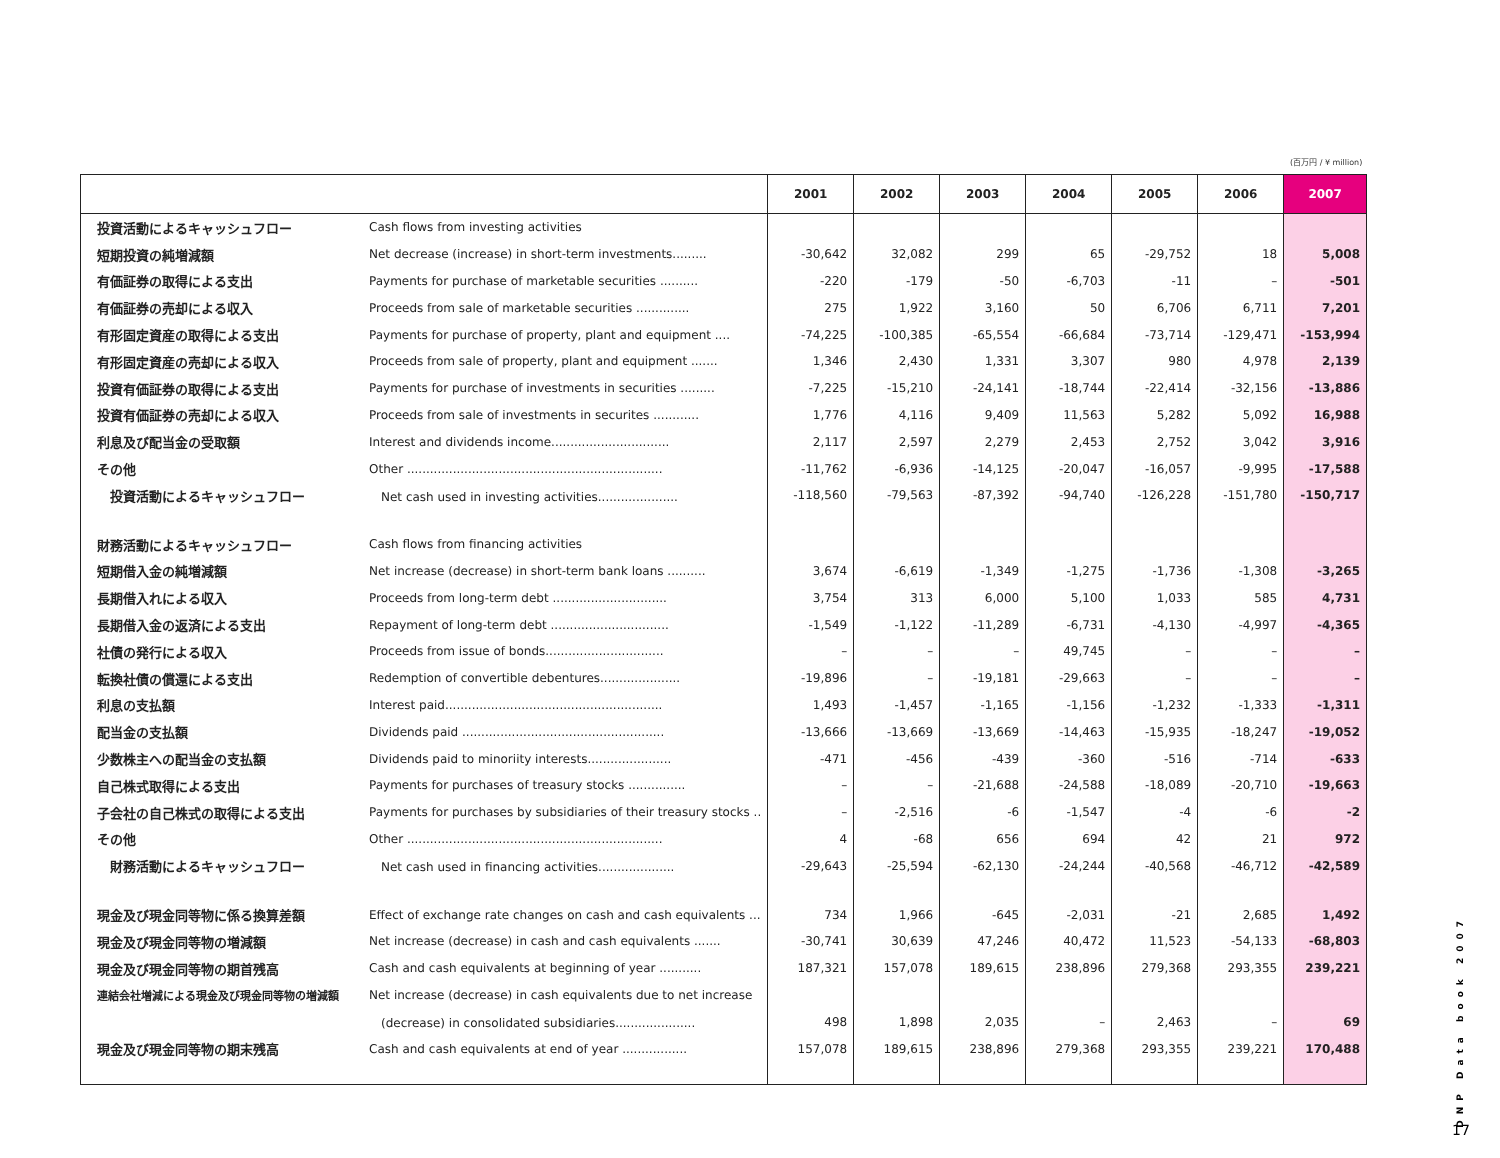(百万円 / ¥ million)
| | | 2001 | 2002 | 2003 | 2004 | 2005 | 2006 | 2007 |
| --- | --- | --- | --- | --- | --- | --- | --- | --- |
| 投資活動によるキャッシュフロー | Cash flows from investing activities | | | | | | | |
| 短期投資の純増減額 | Net decrease (increase) in short-term investments......... | -30,642 | 32,082 | 299 | 65 | -29,752 | 18 | 5,008 |
| 有価証券の取得による支出 | Payments for purchase of marketable securities .......... | -220 | -179 | -50 | -6,703 | -11 | – | -501 |
| 有価証券の売却による収入 | Proceeds from sale of marketable securities .............. | 275 | 1,922 | 3,160 | 50 | 6,706 | 6,711 | 7,201 |
| 有形固定資産の取得による支出 | Payments for purchase of property, plant and equipment .... | -74,225 | -100,385 | -65,554 | -66,684 | -73,714 | -129,471 | -153,994 |
| 有形固定資産の売却による収入 | Proceeds from sale of property, plant and equipment ....... | 1,346 | 2,430 | 1,331 | 3,307 | 980 | 4,978 | 2,139 |
| 投資有価証券の取得による支出 | Payments for purchase of investments in securities ......... | -7,225 | -15,210 | -24,141 | -18,744 | -22,414 | -32,156 | -13,886 |
| 投資有価証券の売却による収入 | Proceeds from sale of investments in securites ............ | 1,776 | 4,116 | 9,409 | 11,563 | 5,282 | 5,092 | 16,988 |
| 利息及び配当金の受取額 | Interest and dividends income............................... | 2,117 | 2,597 | 2,279 | 2,453 | 2,752 | 3,042 | 3,916 |
| その他 | Other ................................................................... | -11,762 | -6,936 | -14,125 | -20,047 | -16,057 | -9,995 | -17,588 |
| 投資活動によるキャッシュフロー | Net cash used in investing activities..................... | -118,560 | -79,563 | -87,392 | -94,740 | -126,228 | -151,780 | -150,717 |
| 財務活動によるキャッシュフロー | Cash flows from financing activities | | | | | | | |
| 短期借入金の純増減額 | Net increase (decrease) in short-term bank loans .......... | 3,674 | -6,619 | -1,349 | -1,275 | -1,736 | -1,308 | -3,265 |
| 長期借入れによる収入 | Proceeds from long-term debt .............................. | 3,754 | 313 | 6,000 | 5,100 | 1,033 | 585 | 4,731 |
| 長期借入金の返済による支出 | Repayment of long-term debt ............................... | -1,549 | -1,122 | -11,289 | -6,731 | -4,130 | -4,997 | -4,365 |
| 社債の発行による収入 | Proceeds from issue of bonds............................... | – | – | – | 49,745 | – | – | – |
| 転換社債の償還による支出 | Redemption of convertible debentures..................... | -19,896 | – | -19,181 | -29,663 | – | – | – |
| 利息の支払額 | Interest paid......................................................... | 1,493 | -1,457 | -1,165 | -1,156 | -1,232 | -1,333 | -1,311 |
| 配当金の支払額 | Dividends paid ..................................................... | -13,666 | -13,669 | -13,669 | -14,463 | -15,935 | -18,247 | -19,052 |
| 少数株主への配当金の支払額 | Dividends paid to minoriity interests...................... | -471 | -456 | -439 | -360 | -516 | -714 | -633 |
| 自己株式取得による支出 | Payments for purchases of treasury stocks ............... | – | – | -21,688 | -24,588 | -18,089 | -20,710 | -19,663 |
| 子会社の自己株式の取得による支出 | Payments for purchases by subsidiaries of their treasury stocks .. | – | -2,516 | -6 | -1,547 | -4 | -6 | -2 |
| その他 | Other ................................................................... | 4 | -68 | 656 | 694 | 42 | 21 | 972 |
| 財務活動によるキャッシュフロー | Net cash used in financing activities.................... | -29,643 | -25,594 | -62,130 | -24,244 | -40,568 | -46,712 | -42,589 |
| 現金及び現金同等物に係る換算差額 | Effect of exchange rate changes on cash and cash equivalents ... | 734 | 1,966 | -645 | -2,031 | -21 | 2,685 | 1,492 |
| 現金及び現金同等物の増減額 | Net increase (decrease) in cash and cash equivalents ....... | -30,741 | 30,639 | 47,246 | 40,472 | 11,523 | -54,133 | -68,803 |
| 現金及び現金同等物の期首残高 | Cash and cash equivalents at beginning of year ........... | 187,321 | 157,078 | 189,615 | 238,896 | 279,368 | 293,355 | 239,221 |
| 連結会社増減による現金及び現金同等物の増減額 | Net increase (decrease) in cash equivalents due to net increase | | | | | | | |
| | (decrease) in consolidated subsidiaries..................... | 498 | 1,898 | 2,035 | – | 2,463 | – | 69 |
| 現金及び現金同等物の期末残高 | Cash and cash equivalents at end of year ................. | 157,078 | 189,615 | 238,896 | 279,368 | 293,355 | 239,221 | 170,488 |
DNP Data book 2007
17